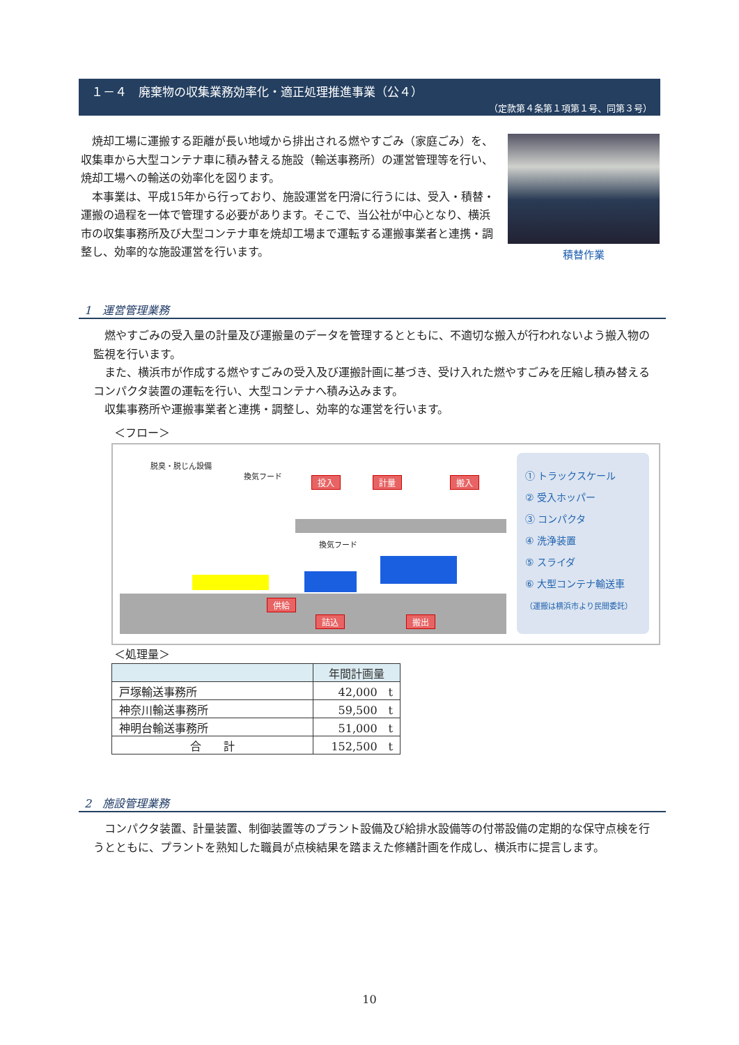１－４　廃棄物の収集業務効率化・適正処理推進事業（公４）
（定款第４条第１項第１号、同第３号）
　焼却工場に運搬する距離が長い地域から排出される燃やすごみ（家庭ごみ）を、収集車から大型コンテナ車に積み替える施設（輸送事務所）の運営管理等を行い、焼却工場への輸送の効率化を図ります。
　本事業は、平成15年から行っており、施設運営を円滑に行うには、受入・積替・運搬の過程を一体で管理する必要があります。そこで、当公社が中心となり、横浜市の収集事務所及び大型コンテナ車を焼却工場まで運転する運搬事業者と連携・調整し、効率的な施設運営を行います。
積替作業
1　運営管理業務
　燃やすごみの受入量の計量及び運搬量のデータを管理するとともに、不適切な搬入が行われないよう搬入物の監視を行います。
　また、横浜市が作成する燃やすごみの受入及び運搬計画に基づき、受け入れた燃やすごみを圧縮し積み替えるコンパクタ装置の運転を行い、大型コンテナへ積み込みます。
　収集事務所や運搬事業者と連携・調整し、効率的な運営を行います。
＜フロー＞
脱臭・脱じん設備
換気フード
換気フード
投入 計量 搬入
供給
詰込 搬出
① トラックスケール
② 受入ホッパー
③ コンパクタ
④ 洗浄装置
⑤ スライダ
⑥ 大型コンテナ輸送車
（運搬は横浜市より民間委託）
＜処理量＞
| | 年間計画量 |
| --- | --- |
| 戸塚輸送事務所 | 42,000 t |
| 神奈川輸送事務所 | 59,500 t |
| 神明台輸送事務所 | 51,000 t |
| 合 計 | 152,500 t |
2　施設管理業務
　コンパクタ装置、計量装置、制御装置等のプラント設備及び給排水設備等の付帯設備の定期的な保守点検を行うとともに、プラントを熟知した職員が点検結果を踏まえた修繕計画を作成し、横浜市に提言します。
10